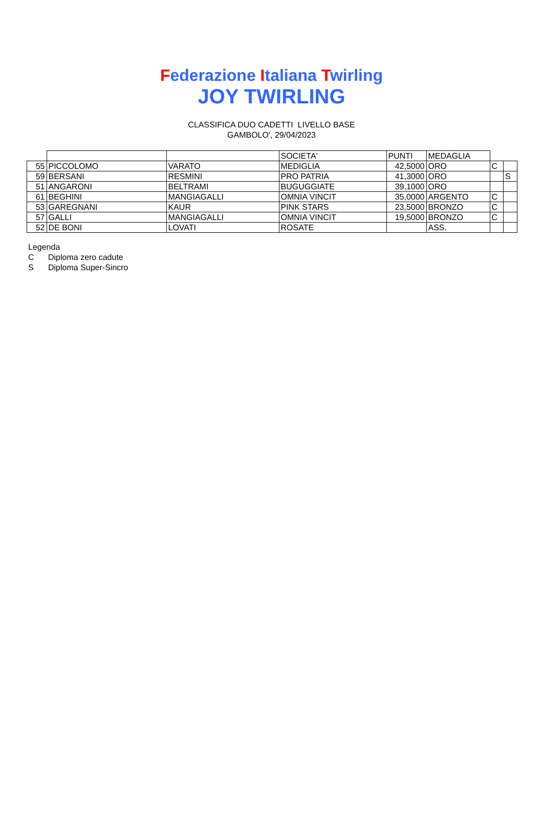Federazione Italiana Twirling
JOY TWIRLING
CLASSIFICA DUO CADETTI LIVELLO BASE
GAMBOLO', 29/04/2023
| | | | SOCIETA' | PUNTI | MEDAGLIA | | |
| 55 | PICCOLOMO | VARATO | MEDIGLIA | 42,5000 | ORO | C | |
| 59 | BERSANI | RESMINI | PRO PATRIA | 41,3000 | ORO | | S |
| 51 | ANGARONI | BELTRAMI | BUGUGGIATE | 39,1000 | ORO | | |
| 61 | BEGHINI | MANGIAGALLI | OMNIA VINCIT | 35,0000 | ARGENTO | C | |
| 53 | GAREGNANI | KAUR | PINK STARS | 23,5000 | BRONZO | C | |
| 57 | GALLI | MANGIAGALLI | OMNIA VINCIT | 19,5000 | BRONZO | C | |
| 52 | DE BONI | LOVATI | ROSATE | | ASS. | | |
Legenda
C Diploma zero cadute
S Diploma Super-Sincro